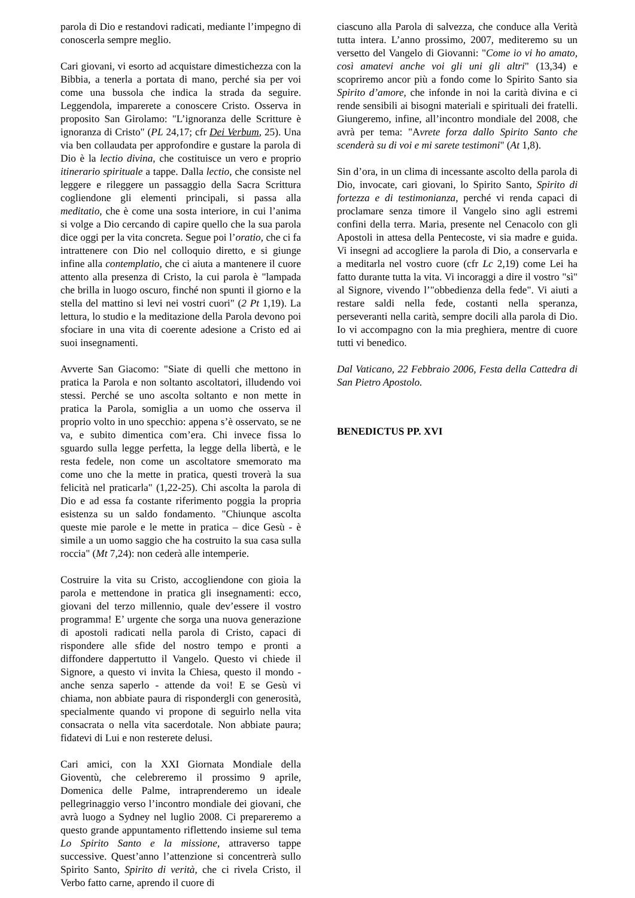parola di Dio e restandovi radicati, mediante l’impegno di conoscerla sempre meglio.
Cari giovani, vi esorto ad acquistare dimestichezza con la Bibbia, a tenerla a portata di mano, perché sia per voi come una bussola che indica la strada da seguire. Leggendola, imparerete a conoscere Cristo. Osserva in proposito San Girolamo: "L’ignoranza delle Scritture è ignoranza di Cristo" (PL 24,17; cfr Dei Verbum, 25). Una via ben collaudata per approfondire e gustare la parola di Dio è la lectio divina, che costituisce un vero e proprio itinerario spirituale a tappe. Dalla lectio, che consiste nel leggere e rileggere un passaggio della Sacra Scrittura cogliendone gli elementi principali, si passa alla meditatio, che è come una sosta interiore, in cui l’anima si volge a Dio cercando di capire quello che la sua parola dice oggi per la vita concreta. Segue poi l’oratio, che ci fa intrattenere con Dio nel colloquio diretto, e si giunge infine alla contemplatio, che ci aiuta a mantenere il cuore attento alla presenza di Cristo, la cui parola è "lampada che brilla in luogo oscuro, finché non spunti il giorno e la stella del mattino si levi nei vostri cuori" (2 Pt 1,19). La lettura, lo studio e la meditazione della Parola devono poi sfociare in una vita di coerente adesione a Cristo ed ai suoi insegnamenti.
Avverte San Giacomo: "Siate di quelli che mettono in pratica la Parola e non soltanto ascoltatori, illudendo voi stessi. Perché se uno ascolta soltanto e non mette in pratica la Parola, somiglia a un uomo che osserva il proprio volto in uno specchio: appena s’è osservato, se ne va, e subito dimentica com’era. Chi invece fissa lo sguardo sulla legge perfetta, la legge della libertà, e le resta fedele, non come un ascoltatore smemorato ma come uno che la mette in pratica, questi troverà la sua felicità nel praticarla" (1,22-25). Chi ascolta la parola di Dio e ad essa fa costante riferimento poggia la propria esistenza su un saldo fondamento. "Chiunque ascolta queste mie parole e le mette in pratica – dice Gesù - è simile a un uomo saggio che ha costruito la sua casa sulla roccia" (Mt 7,24): non cederà alle intemperie.
Costruire la vita su Cristo, accogliendone con gioia la parola e mettendone in pratica gli insegnamenti: ecco, giovani del terzo millennio, quale dev’essere il vostro programma! E’ urgente che sorga una nuova generazione di apostoli radicati nella parola di Cristo, capaci di rispondere alle sfide del nostro tempo e pronti a diffondere dappertutto il Vangelo. Questo vi chiede il Signore, a questo vi invita la Chiesa, questo il mondo - anche senza saperlo - attende da voi! E se Gesù vi chiama, non abbiate paura di rispondergli con generosità, specialmente quando vi propone di seguirlo nella vita consacrata o nella vita sacerdotale. Non abbiate paura; fidatevi di Lui e non resterete delusi.
Cari amici, con la XXI Giornata Mondiale della Gioventù, che celebreremo il prossimo 9 aprile, Domenica delle Palme, intraprenderemo un ideale pellegrinaggio verso l’incontro mondiale dei giovani, che avrà luogo a Sydney nel luglio 2008. Ci prepareremo a questo grande appuntamento riflettendo insieme sul tema Lo Spirito Santo e la missione, attraverso tappe successive. Quest’anno l’attenzione si concentrerà sullo Spirito Santo, Spirito di verità, che ci rivela Cristo, il Verbo fatto carne, aprendo il cuore di
ciascuno alla Parola di salvezza, che conduce alla Verità tutta intera. L’anno prossimo, 2007, mediteremo su un versetto del Vangelo di Giovanni: "Come io vi ho amato, così amatevi anche voi gli uni gli altri" (13,34) e scopriremo ancor più a fondo come lo Spirito Santo sia Spirito d’amore, che infonde in noi la carità divina e ci rende sensibili ai bisogni materiali e spirituali dei fratelli. Giungeremo, infine, all’incontro mondiale del 2008, che avrà per tema: "Avrete forza dallo Spirito Santo che scenderà su di voi e mi sarete testimoni" (At 1,8).
Sin d’ora, in un clima di incessante ascolto della parola di Dio, invocate, cari giovani, lo Spirito Santo, Spirito di fortezza e di testimonianza, perché vi renda capaci di proclamare senza timore il Vangelo sino agli estremi confini della terra. Maria, presente nel Cenacolo con gli Apostoli in attesa della Pentecoste, vi sia madre e guida. Vi insegni ad accogliere la parola di Dio, a conservarla e a meditarla nel vostro cuore (cfr Lc 2,19) come Lei ha fatto durante tutta la vita. Vi incoraggi a dire il vostro "sì" al Signore, vivendo l’"obbedienza della fede". Vi aiuti a restare saldi nella fede, costanti nella speranza, perseveranti nella carità, sempre docili alla parola di Dio. Io vi accompagno con la mia preghiera, mentre di cuore tutti vi benedico.
Dal Vaticano, 22 Febbraio 2006, Festa della Cattedra di San Pietro Apostolo.
BENEDICTUS PP. XVI